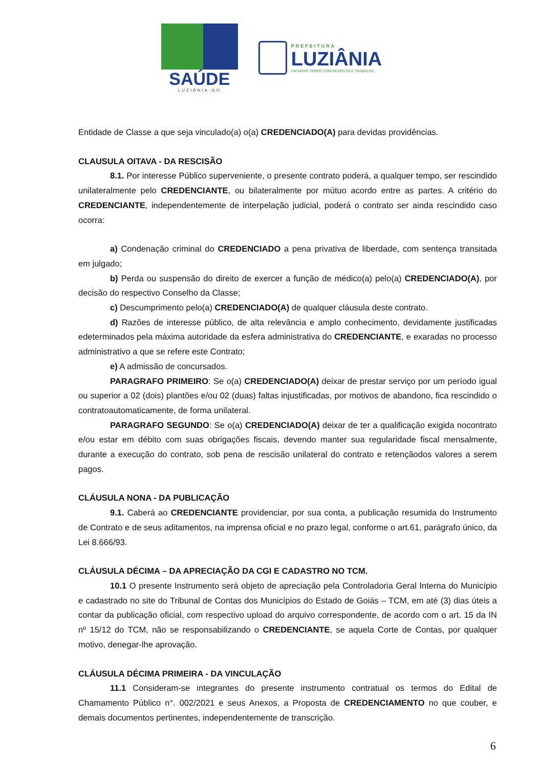SAÚDE
LUZIÂNIA-GO
PREFEITURA
LUZIÂNIA
UM NOVO TEMPO COM RESPEITO E TRABALHO.
Entidade de Classe a que seja vinculado(a) o(a) CREDENCIADO(A) para devidas providências.
CLAUSULA OITAVA - DA RESCISÃO
8.1. Por interesse Público superveniente, o presente contrato poderá, a qualquer tempo, ser rescindido unilateralmente pelo CREDENCIANTE, ou bilateralmente por mútuo acordo entre as partes. A critério do CREDENCIANTE, independentemente de interpelação judicial, poderá o contrato ser ainda rescindido caso ocorra:
a) Condenação criminal do CREDENCIADO a pena privativa de liberdade, com sentença transitada em julgado;
b) Perda ou suspensão do direito de exercer a função de médico(a) pelo(a) CREDENCIADO(A), por decisão do respectivo Conselho da Classe;
c) Descumprimento pelo(a) CREDENCIADO(A) de qualquer cláusula deste contrato.
d) Razões de interesse público, de alta relevância e amplo conhecimento, devidamente justificadas edeterminados pela máxima autoridade da esfera administrativa do CREDENCIANTE, e exaradas no processo administrativo a que se refere este Contrato;
e) A admissão de concursados.
PARAGRAFO PRIMEIRO: Se o(a) CREDENCIADO(A) deixar de prestar serviço por um período igual ou superior a 02 (dois) plantões e/ou 02 (duas) faltas injustificadas, por motivos de abandono, fica rescindido o contratoautomaticamente, de forma unilateral.
PARAGRAFO SEGUNDO: Se o(a) CREDENCIADO(A) deixar de ter a qualificação exigida nocontrato e/ou estar em débito com suas obrigações fiscais, devendo manter sua regularidade fiscal mensalmente, durante a execução do contrato, sob pena de rescisão unilateral do contrato e retençãodos valores a serem pagos.
CLÁUSULA NONA - DA PUBLICAÇÃO
9.1. Caberá ao CREDENCIANTE providenciar, por sua conta, a publicação resumida do Instrumento de Contrato e de seus aditamentos, na imprensa oficial e no prazo legal, conforme o art.61, parágrafo único, da Lei 8.666/93.
CLÁUSULA DÉCIMA – DA APRECIAÇÃO DA CGI E CADASTRO NO TCM.
10.1 O presente Instrumento será objeto de apreciação pela Controladoria Geral Interna do Município e cadastrado no site do Tribunal de Contas dos Municípios do Estado de Goiás – TCM, em até (3) dias úteis a contar da publicação oficial, com respectivo upload do arquivo correspondente, de acordo com o art. 15 da IN nº 15/12 do TCM, não se responsabilizando o CREDENCIANTE, se aquela Corte de Contas, por qualquer motivo, denegar-lhe aprovação.
CLÁUSULA DÉCIMA PRIMEIRA - DA VINCULAÇÃO
11.1 Consideram-se integrantes do presente instrumento contratual os termos do Edital de Chamamento Público n°. 002/2021 e seus Anexos, a Proposta de CREDENCIAMENTO no que couber, e demais documentos pertinentes, independentemente de transcrição.
6